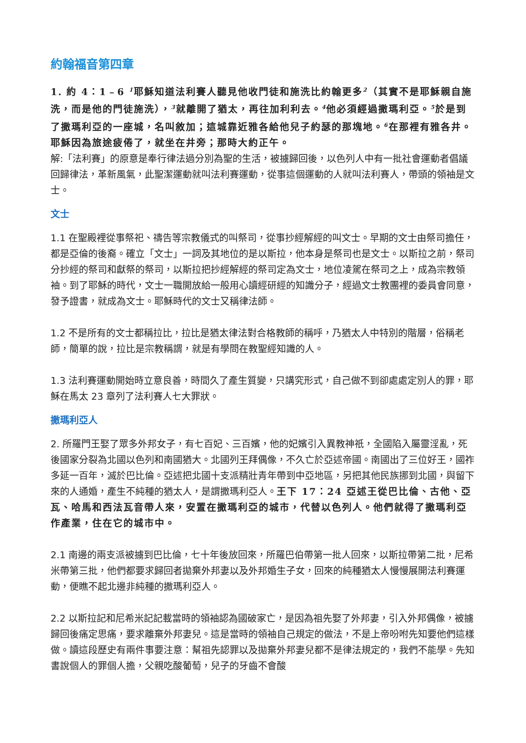約翰福音第四章
1. 約 4：1﹣6 <sup>1</sup>耶穌知道法利賽人聽見他收門徒和施洗比約翰更多<sup>2</sup>（其實不是耶穌親自施洗，而是他的門徒施洗），<sup>3</sup>就離開了猶太，再往加利利去。<sup>4</sup>他必須經過撒瑪利亞。<sup>5</sup>於是到了撒瑪利亞的一座城，名叫敘加；這城靠近雅各給他兒子約瑟的那塊地。<sup>6</sup>在那裡有雅各井。耶穌因為旅途疲倦了，就坐在井旁；那時大約正午。
解:「法利賽」的原意是奉行律法過分別為聖的生活，被擄歸回後，以色列人中有一批社會運動者倡議回歸律法，革新風氣，此聖潔運動就叫法利賽運動，從事這個運動的人就叫法利賽人，帶頭的領袖是文士。
文士
1.1 在聖殿裡從事祭祀、禱告等宗教儀式的叫祭司，從事抄經解經的叫文士。早期的文士由祭司擔任，都是亞倫的後裔。確立「文士」一詞及其地位的是以斯拉，他本身是祭司也是文士。以斯拉之前，祭司分抄經的祭司和獻祭的祭司，以斯拉把抄經解經的祭司定為文士，地位凌駕在祭司之上，成為宗教領袖。到了耶穌的時代，文士一職開放給一般用心讀經研經的知識分子，經過文士教團裡的委員會同意，發予證書，就成為文士。耶穌時代的文士又稱律法師。
1.2 不是所有的文士都稱拉比，拉比是猶太律法對合格教師的稱呼，乃猶太人中特別的階層，俗稱老師，簡單的說，拉比是宗教稱謂，就是有學問在教聖經知識的人。
1.3 法利賽運動開始時立意良善，時間久了產生質變，只講究形式，自己做不到卻處處定別人的罪，耶穌在馬太 23 章列了法利賽人七大罪狀。
撒瑪利亞人
2. 所羅門王娶了眾多外邦女子，有七百妃、三百嬪，他的妃嬪引入異教神祇，全國陷入屬靈淫亂，死後國家分裂為北國以色列和南國猶大。北國列王拜偶像，不久亡於亞述帝國。南國出了三位好王，國祚多延一百年，滅於巴比倫。亞述把北國十支派精壯青年帶到中亞地區，另把其他民族挪到北國，與留下來的人通婚，產生不純種的猶太人，是謂撒瑪利亞人。王下 17：24 亞述王從巴比倫、古他、亞瓦、哈馬和西法瓦音帶人來，安置在撒瑪利亞的城市，代替以色列人。他們就得了撒瑪利亞作產業，住在它的城市中。
2.1 南邊的兩支派被擄到巴比倫，七十年後放回來，所羅巴伯帶第一批人回來，以斯拉帶第二批，尼希米帶第三批，他們都要求歸回者拋棄外邦妻以及外邦婚生子女，回來的純種猶太人慢慢展開法利賽運動，便瞧不起北邊非純種的撒瑪利亞人。
2.2 以斯拉記和尼希米記記載當時的領袖認為國破家亡，是因為祖先娶了外邦妻，引入外邦偶像，被擄歸回後痛定思痛，要求離棄外邦妻兒。這是當時的領袖自己規定的做法，不是上帝吩咐先知要他們這樣做。讀這段歷史有兩件事要注意：幫祖先認罪以及拋棄外邦妻兒都不是律法規定的，我們不能學。先知書說個人的罪個人擔，父親吃酸葡萄，兒子的牙齒不會酸